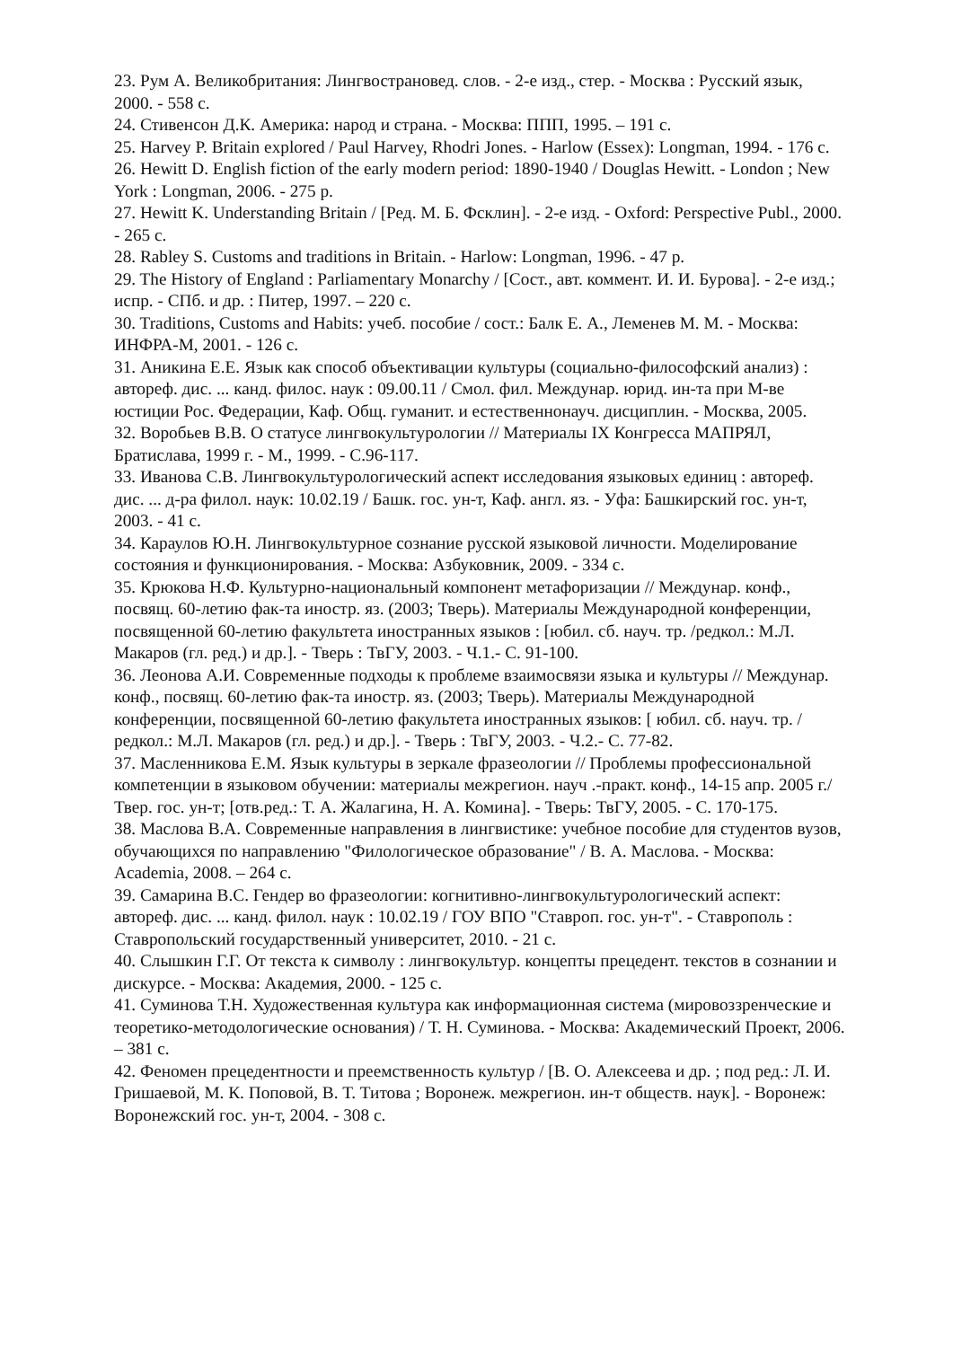23. Рум А. Великобритания: Лингвострановед. слов. - 2-е изд., стер. - Москва : Русский язык, 2000. - 558 с.
24. Стивенсон Д.К. Америка: народ и страна. - Москва: ППП, 1995. – 191 с.
25. Harvey P. Britain explored / Paul Harvey, Rhodri Jones. - Harlow (Essex): Longman, 1994. - 176 с.
26. Hewitt D. English fiction of the early modern period: 1890-1940 / Douglas Hewitt. - London ; New York : Longman, 2006. - 275 p.
27. Hewitt K. Understanding Britain / [Ред. М. Б. Фсклин]. - 2-е изд. - Oxford: Perspective Publ., 2000. - 265 с.
28. Rabley S. Customs and traditions in Britain. - Harlow: Longman, 1996. - 47 p.
29. The History of England : Parliamentary Monarchy / [Сост., авт. коммент. И. И. Бурова]. - 2-е изд.; испр. - СПб. и др. : Питер, 1997. – 220 с.
30. Traditions, Customs and Habits: учеб. пособие / сост.: Балк Е. А., Леменев М. М. - Москва: ИНФРА-М, 2001. - 126 с.
31. Аникина Е.Е. Язык как способ объективации культуры (социально-философский анализ) : автореф. дис. ... канд. филос. наук : 09.00.11 / Смол. фил. Междунар. юрид. ин-та при М-ве юстиции Рос. Федерации, Каф. Общ. гуманит. и естественнонауч. дисциплин. - Москва, 2005.
32. Воробьев В.В. О статусе лингвокультурологии // Материалы IX Конгресса МАПРЯЛ, Братислава, 1999 г. - М., 1999. - С.96-117.
33. Иванова С.В. Лингвокультурологический аспект исследования языковых единиц : автореф. дис. ... д-ра филол. наук: 10.02.19 / Башк. гос. ун-т, Каф. англ. яз. - Уфа: Башкирский гос. ун-т, 2003. - 41 с.
34. Караулов Ю.Н. Лингвокультурное сознание русской языковой личности. Моделирование состояния и функционирования. - Москва: Азбуковник, 2009. - 334 с.
35. Крюкова Н.Ф. Культурно-национальный компонент метафоризации // Междунар. конф., посвящ. 60-летию фак-та иностр. яз. (2003; Тверь). Материалы Международной конференции, посвященной 60-летию факультета иностранных языков : [юбил. сб. науч. тр. /редкол.: М.Л. Макаров (гл. ред.) и др.]. - Тверь : ТвГУ, 2003. - Ч.1.- С. 91-100.
36. Леонова А.И. Современные подходы к проблеме взаимосвязи языка и культуры // Междунар. конф., посвящ. 60-летию фак-та иностр. яз. (2003; Тверь). Материалы Международной конференции, посвященной 60-летию факультета иностранных языков: [ юбил. сб. науч. тр. /редкол.: М.Л. Макаров (гл. ред.) и др.]. - Тверь : ТвГУ, 2003. - Ч.2.- С. 77-82.
37. Масленникова Е.М. Язык культуры в зеркале фразеологии // Проблемы профессиональной компетенции в языковом обучении: материалы межрегион. науч .-практ. конф., 14-15 апр. 2005 г./Твер. гос. ун-т; [отв.ред.: Т. А. Жалагина, Н. А. Комина]. - Тверь: ТвГУ, 2005. - С. 170-175.
38. Маслова В.А. Современные направления в лингвистике: учебное пособие для студентов вузов, обучающихся по направлению "Филологическое образование" / В. А. Маслова. - Москва: Academia, 2008. – 264 с.
39. Самарина В.С. Гендер во фразеологии: когнитивно-лингвокультурологический аспект: автореф. дис. ... канд. филол. наук : 10.02.19 / ГОУ ВПО "Ставроп. гос. ун-т". - Ставрополь : Ставропольский государственный университет, 2010. - 21 с.
40. Слышкин Г.Г. От текста к символу : лингвокультур. концепты прецедент. текстов в сознании и дискурсе. - Москва: Академия, 2000. - 125 с.
41. Суминова Т.Н. Художественная культура как информационная система (мировоззренческие и теоретико-методологические основания) / Т. Н. Суминова. - Москва: Академический Проект, 2006. – 381 с.
42. Феномен прецедентности и преемственность культур / [В. О. Алексеева и др. ; под ред.: Л. И. Гришаевой, М. К. Поповой, В. Т. Титова ; Воронеж. межрегион. ин-т обществ. наук]. - Воронеж: Воронежский гос. ун-т, 2004. - 308 с.